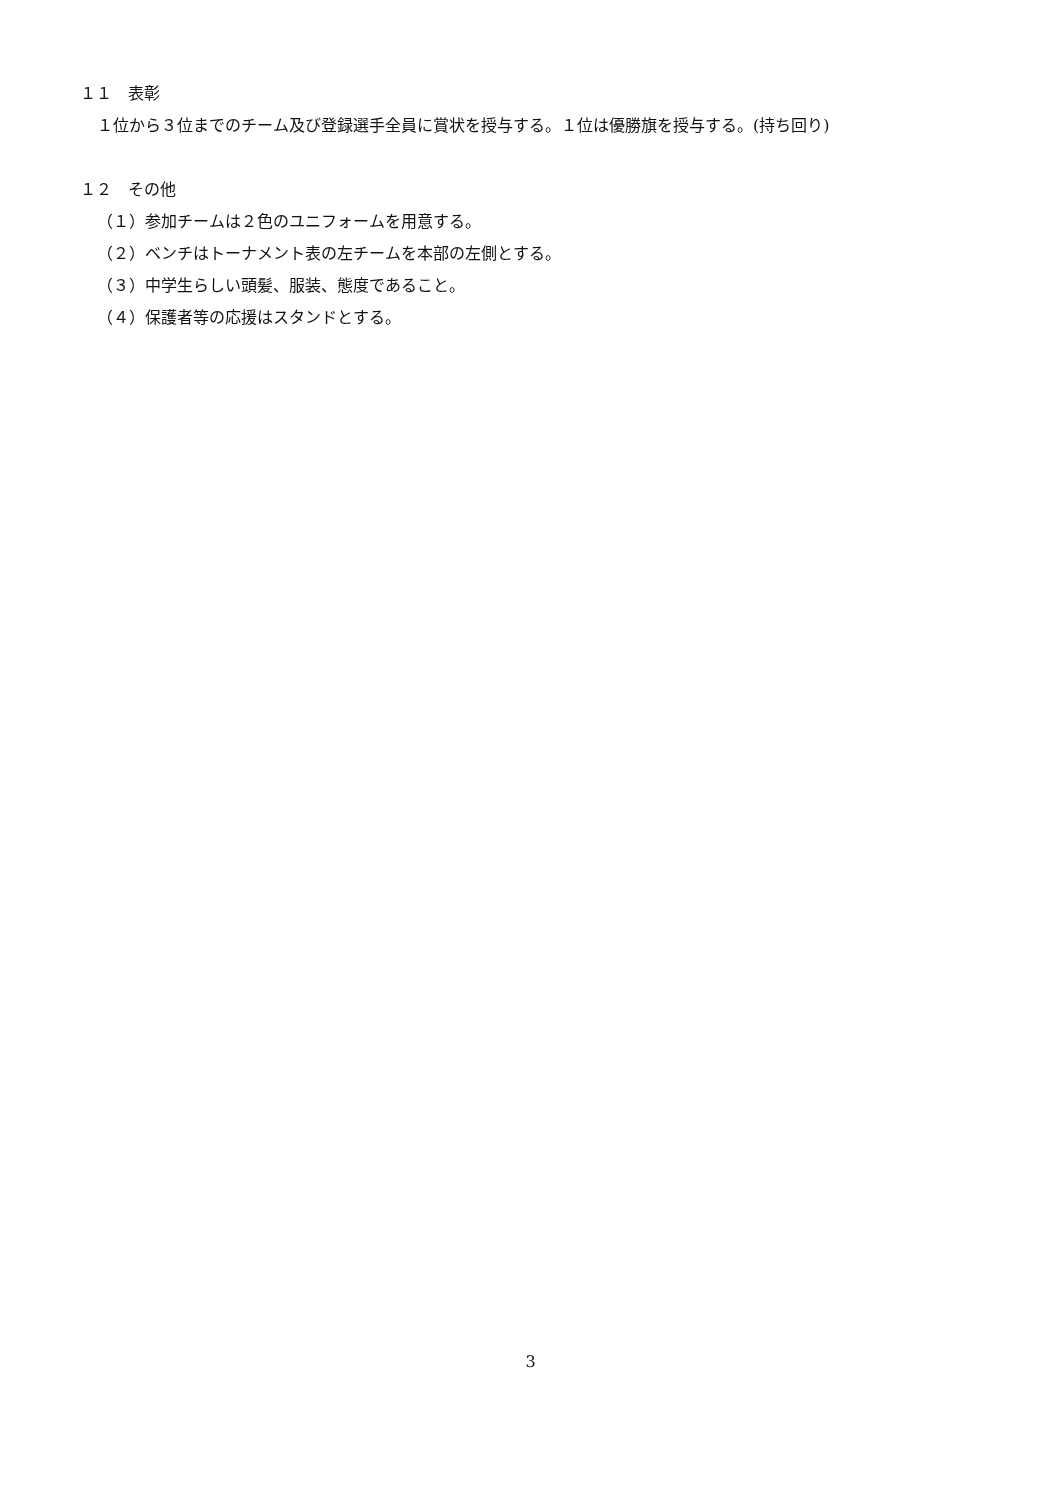１１　表彰
１位から３位までのチーム及び登録選手全員に賞状を授与する。１位は優勝旗を授与する。(持ち回り)
１２　その他
（１）参加チームは２色のユニフォームを用意する。
（２）ベンチはトーナメント表の左チームを本部の左側とする。
（３）中学生らしい頭髪、服装、態度であること。
（４）保護者等の応援はスタンドとする。
3